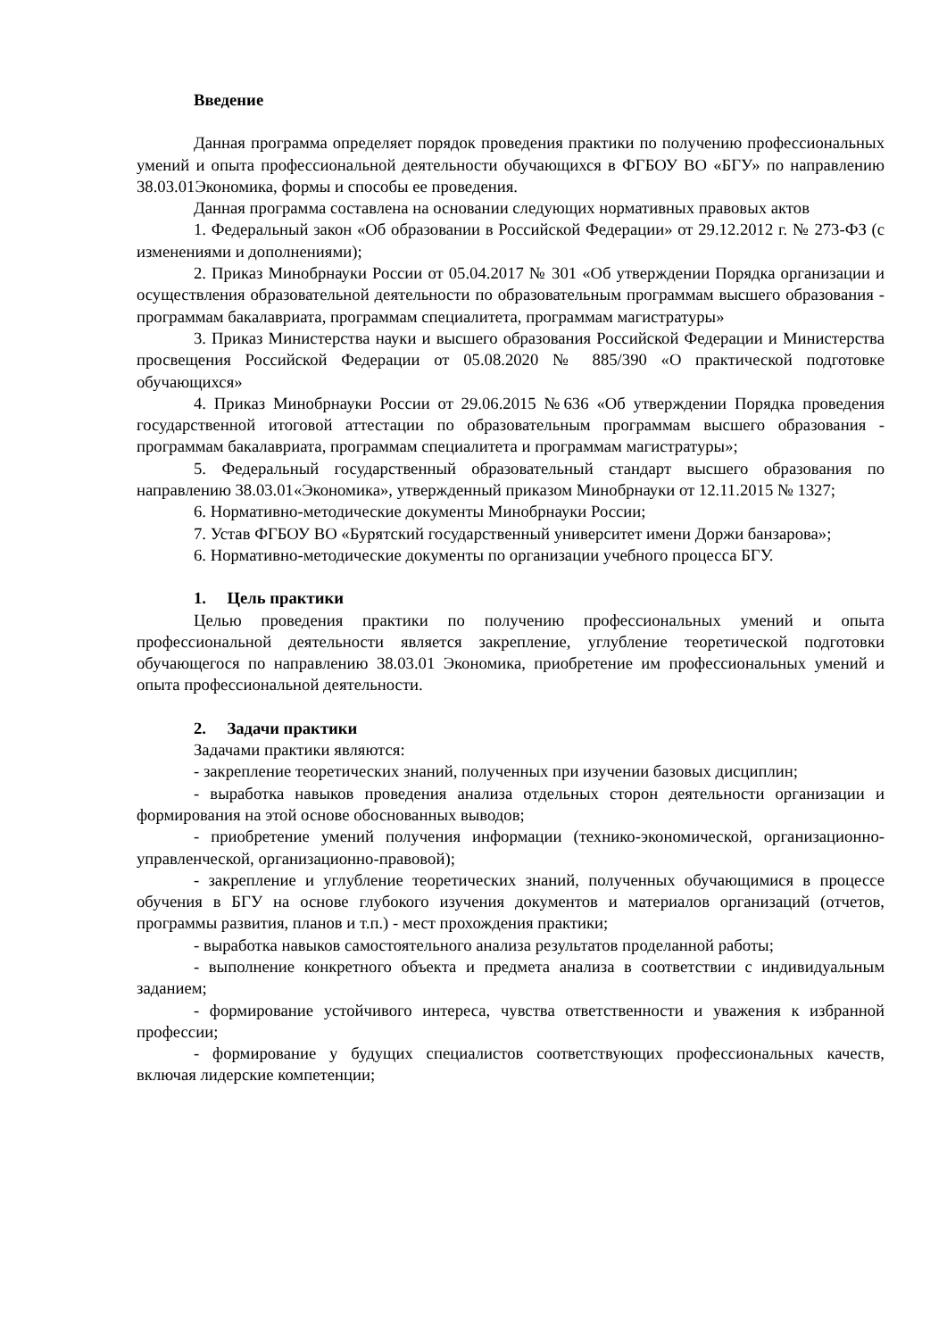Введение
Данная программа определяет порядок проведения практики по получению профессиональных умений и опыта профессиональной деятельности обучающихся в ФГБОУ ВО «БГУ» по направлению 38.03.01Экономика, формы и способы ее проведения.
Данная программа составлена на основании следующих нормативных правовых актов
1. Федеральный закон «Об образовании в Российской Федерации» от 29.12.2012 г. № 273-ФЗ (с изменениями и дополнениями);
2. Приказ Минобрнауки России от 05.04.2017 № 301 «Об утверждении Порядка организации и осуществления образовательной деятельности по образовательным программам высшего образования - программам бакалавриата, программам специалитета, программам магистратуры»
3. Приказ Министерства науки и высшего образования Российской Федерации и Министерства просвещения Российской Федерации от 05.08.2020 № 885/390 «О практической подготовке обучающихся»
4. Приказ Минобрнауки России от 29.06.2015 №636 «Об утверждении Порядка проведения государственной итоговой аттестации по образовательным программам высшего образования - программам бакалавриата, программам специалитета и программам магистратуры»;
5. Федеральный государственный образовательный стандарт высшего образования по направлению 38.03.01«Экономика», утвержденный приказом Минобрнауки от 12.11.2015 № 1327;
6. Нормативно-методические документы Минобрнауки России;
7. Устав ФГБОУ ВО «Бурятский государственный университет имени Доржи банзарова»;
6. Нормативно-методические документы по организации учебного процесса БГУ.
1. Цель практики
Целью проведения практики по получению профессиональных умений и опыта профессиональной деятельности является закрепление, углубление теоретической подготовки обучающегося по направлению 38.03.01 Экономика, приобретение им профессиональных умений и опыта профессиональной деятельности.
2. Задачи практики
Задачами практики являются:
- закрепление теоретических знаний, полученных при изучении базовых дисциплин;
- выработка навыков проведения анализа отдельных сторон деятельности организации и формирования на этой основе обоснованных выводов;
- приобретение умений получения информации (технико-экономической, организационно-управленческой, организационно-правовой);
- закрепление и углубление теоретических знаний, полученных обучающимися в процессе обучения в БГУ на основе глубокого изучения документов и материалов организаций (отчетов, программы развития, планов и т.п.) - мест прохождения практики;
- выработка навыков самостоятельного анализа результатов проделанной работы;
- выполнение конкретного объекта и предмета анализа в соответствии с индивидуальным заданием;
- формирование устойчивого интереса, чувства ответственности и уважения к избранной профессии;
- формирование у будущих специалистов соответствующих профессиональных качеств, включая лидерские компетенции;